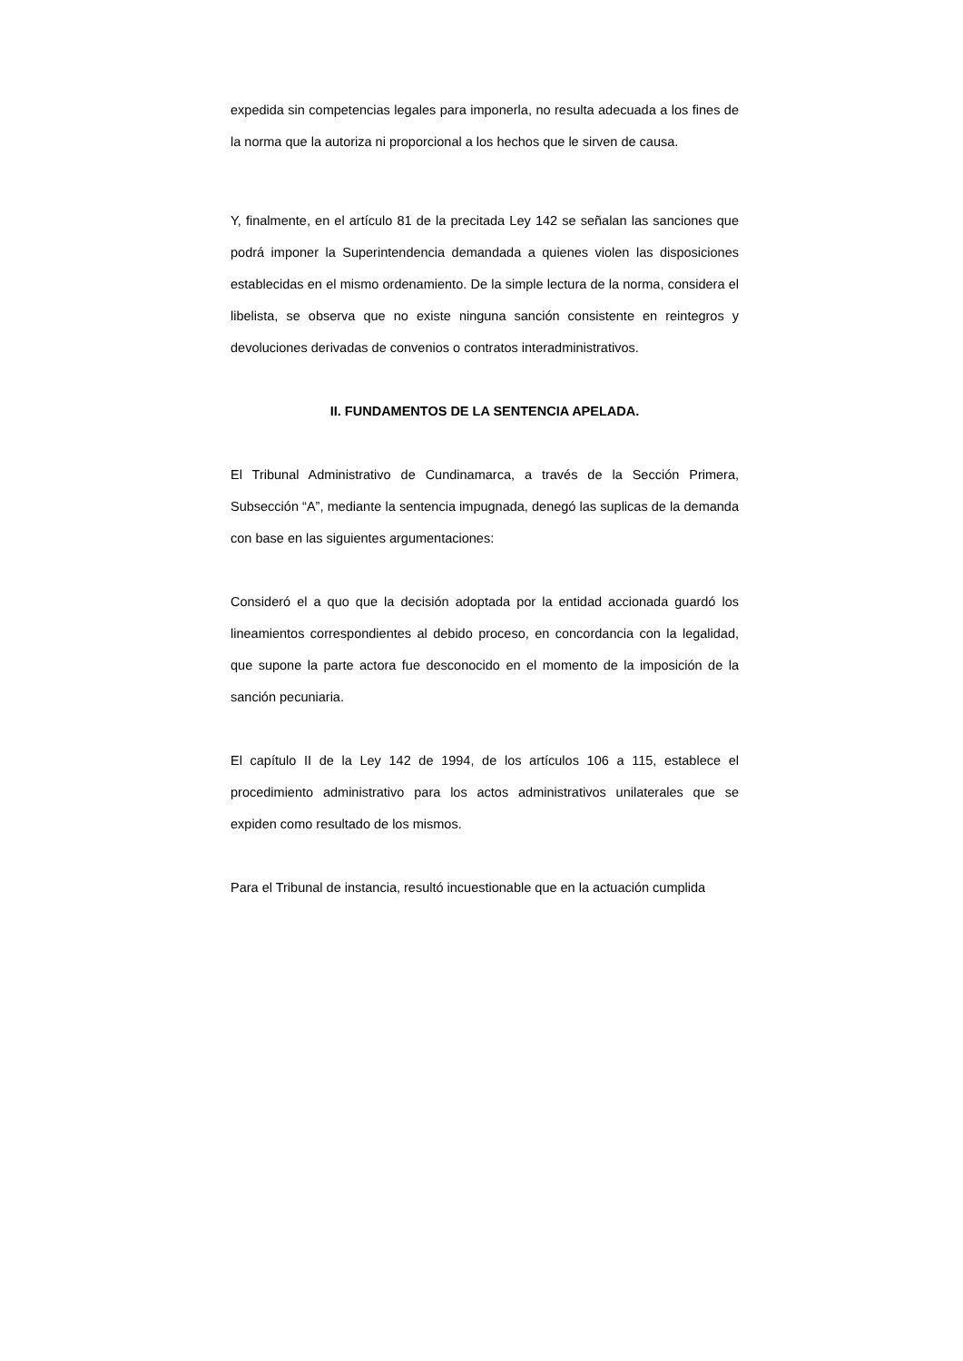expedida sin competencias legales para imponerla, no resulta adecuada a los fines de la norma que la autoriza ni proporcional a los hechos que le sirven de causa.
Y, finalmente, en el artículo 81 de la precitada Ley 142 se señalan las sanciones que podrá imponer la Superintendencia demandada a quienes violen las disposiciones establecidas en el mismo ordenamiento. De la simple lectura de la norma, considera el libelista, se observa que no existe ninguna sanción consistente en reintegros y devoluciones derivadas de convenios o contratos interadministrativos.
II. FUNDAMENTOS DE LA SENTENCIA APELADA.
El Tribunal Administrativo de Cundinamarca, a través de la Sección Primera, Subsección “A”, mediante la sentencia impugnada, denegó las suplicas de la demanda con base en las siguientes argumentaciones:
Consideró el a quo que la decisión adoptada por la entidad accionada guardó los lineamientos correspondientes al debido proceso, en concordancia con la legalidad, que supone la parte actora fue desconocido en el momento de la imposición de la sanción pecuniaria.
El capítulo II de la Ley 142 de 1994, de los artículos 106 a 115, establece el procedimiento administrativo para los actos administrativos unilaterales que se expiden como resultado de los mismos.
Para el Tribunal de instancia, resultó incuestionable que en la actuación cumplida